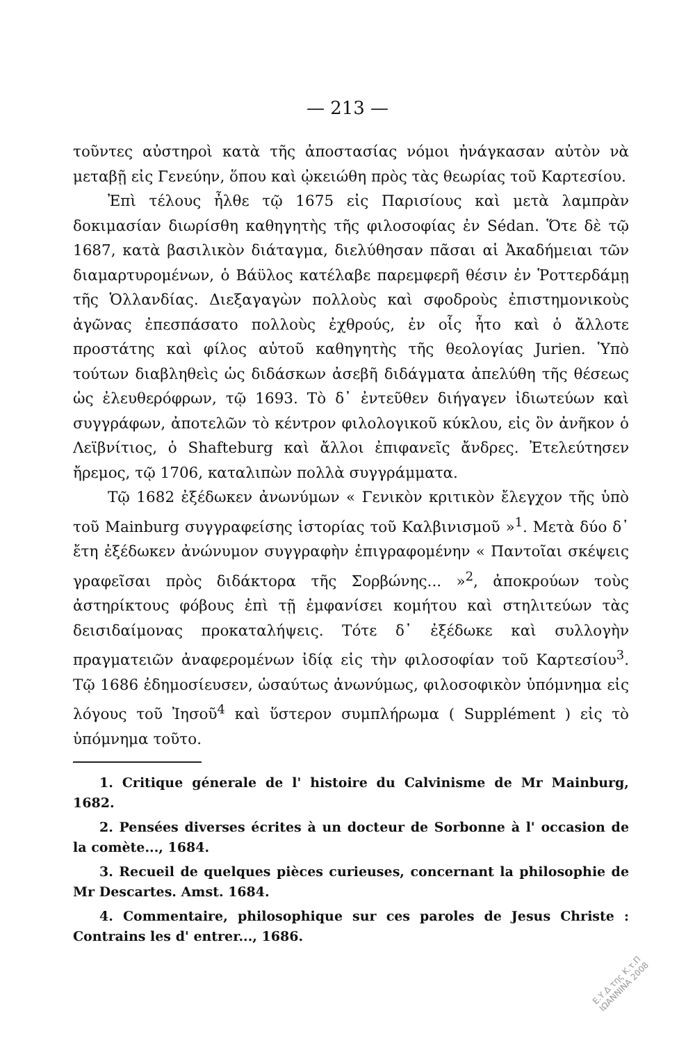— 213 —
τοῦντες αὐστηροὶ κατὰ τῆς ἀποστασίας νόμοι ἠνάγκασαν αὐτὸν νὰ μεταβῇ εἰς Γενεύην, ὅπου καὶ ᾠκειώθη πρὸς τὰς θεωρίας τοῦ Καρτεσίου.
Ἐπὶ τέλους ἦλθε τῷ 1675 εἰς Παρισίους καὶ μετὰ λαμπρὰν δοκιμασίαν διωρίσθη καθηγητὴς τῆς φιλοσοφίας ἐν Sédan. Ὅτε δὲ τῷ 1687, κατὰ βασιλικὸν διάταγμα, διελύθησαν πᾶσαι αἱ Ἀκαδήμειαι τῶν διαμαρτυρομένων, ὁ Βάϋλος κατέλαβε παρεμφερῆ θέσιν ἐν Ῥοττερδάμῃ τῆς Ὁλλανδίας. Διεξαγαγὼν πολλοὺς καὶ σφοδροὺς ἐπιστημονικοὺς ἀγῶνας ἐπεσπάσατο πολλοὺς ἐχθρούς, ἐν οἷς ἦτο καὶ ὁ ἄλλοτε προστάτης καὶ φίλος αὐτοῦ καθηγητὴς τῆς θεολογίας Jurien. Ὑπὸ τούτων διαβληθεὶς ὡς διδάσκων ἀσεβῆ διδάγματα ἀπελύθη τῆς θέσεως ὡς ἐλευθερόφρων, τῷ 1693. Τὸ δ᾽ ἐντεῦθεν διήγαγεν ἰδιωτεύων καὶ συγγράφων, ἀποτελῶν τὸ κέντρον φιλολογικοῦ κύκλου, εἰς ὃν ἀνῆκον ὁ Λεϊβνίτιος, ὁ Shafteburg καὶ ἄλλοι ἐπιφανεῖς ἄνδρες. Ἐτελεύτησεν ἤρεμος, τῷ 1706, καταλιπὼν πολλὰ συγγράμματα.
Τῷ 1682 ἐξέδωκεν ἀνωνύμων « Γενικὸν κριτικὸν ἔλεγχον τῆς ὑπὸ τοῦ Mainburg συγγραφείσης ἱστορίας τοῦ Καλβινισμοῦ »<sup>1</sup>. Μετὰ δύο δ᾽ ἔτη ἐξέδωκεν ἀνώνυμον συγγραφὴν ἐπιγραφομένην « Παντοῖαι σκέψεις γραφεῖσαι πρὸς διδάκτορα τῆς Σορβώνης... »<sup>2</sup>, ἀποκρούων τοὺς ἀστηρίκτους φόβους ἐπὶ τῇ ἐμφανίσει κομήτου καὶ στηλιτεύων τὰς δεισιδαίμονας προκαταλήψεις. Τότε δ᾽ ἐξέδωκε καὶ συλλογὴν πραγματειῶν ἀναφερομένων ἰδίᾳ εἰς τὴν φιλοσοφίαν τοῦ Καρτεσίου<sup>3</sup>. Τῷ 1686 ἐδημοσίευσεν, ὡσαύτως ἀνωνύμως, φιλοσοφικὸν ὑπόμνημα εἰς λόγους τοῦ Ἰησοῦ<sup>4</sup> καὶ ὕστερον συμπλήρωμα ( Supplément ) εἰς τὸ ὑπόμνημα τοῦτο.
1. Critique génerale de l' histoire du Calvinisme de Mr Mainburg, 1682.
2. Pensées diverses écrites à un docteur de Sorbonne à l' occasion de la comète..., 1684.
3. Recueil de quelques pièces curieuses, concernant la philosophie de Mr Descartes. Amst. 1684.
4. Commentaire, philosophique sur ces paroles de Jesus Christe : Contrains les d' entrer..., 1686.
Ε.Υ.Δ της Κ.τ.Π
ΙΩΑΝΝΙΝΑ 2008